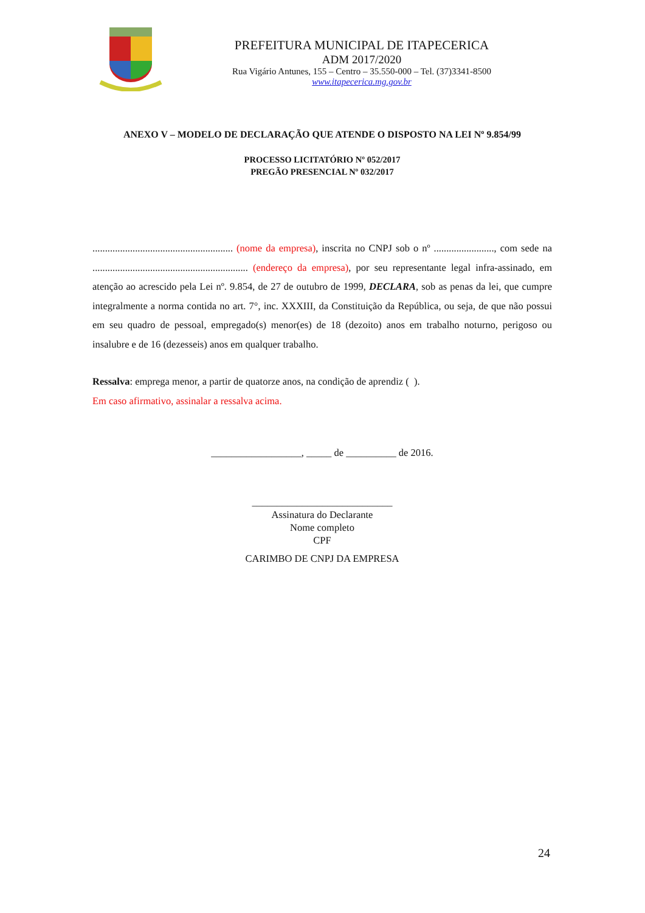PREFEITURA MUNICIPAL DE ITAPECERICA
ADM 2017/2020
Rua Vigário Antunes, 155 – Centro – 35.550-000 – Tel. (37)3341-8500
www.itapecerica.mg.gov.br
ANEXO V – MODELO DE DECLARAÇÃO QUE ATENDE O DISPOSTO NA LEI Nº 9.854/99
PROCESSO LICITATÓRIO Nº 052/2017
PREGÃO PRESENCIAL Nº 032/2017
........................................................ (nome da empresa), inscrita no CNPJ sob o nº ........................, com sede na .............................................................. (endereço da empresa), por seu representante legal infra-assinado, em atenção ao acrescido pela Lei nº. 9.854, de 27 de outubro de 1999, DECLARA, sob as penas da lei, que cumpre integralmente a norma contida no art. 7°, inc. XXXIII, da Constituição da República, ou seja, de que não possui em seu quadro de pessoal, empregado(s) menor(es) de 18 (dezoito) anos em trabalho noturno, perigoso ou insalubre e de 16 (dezesseis) anos em qualquer trabalho.
Ressalva: emprega menor, a partir de quatorze anos, na condição de aprendiz ( ).
Em caso afirmativo, assinalar a ressalva acima.
__________________, _____ de __________ de 2016.
____________________________
Assinatura do Declarante
Nome completo
CPF
CARIMBO DE CNPJ DA EMPRESA
24